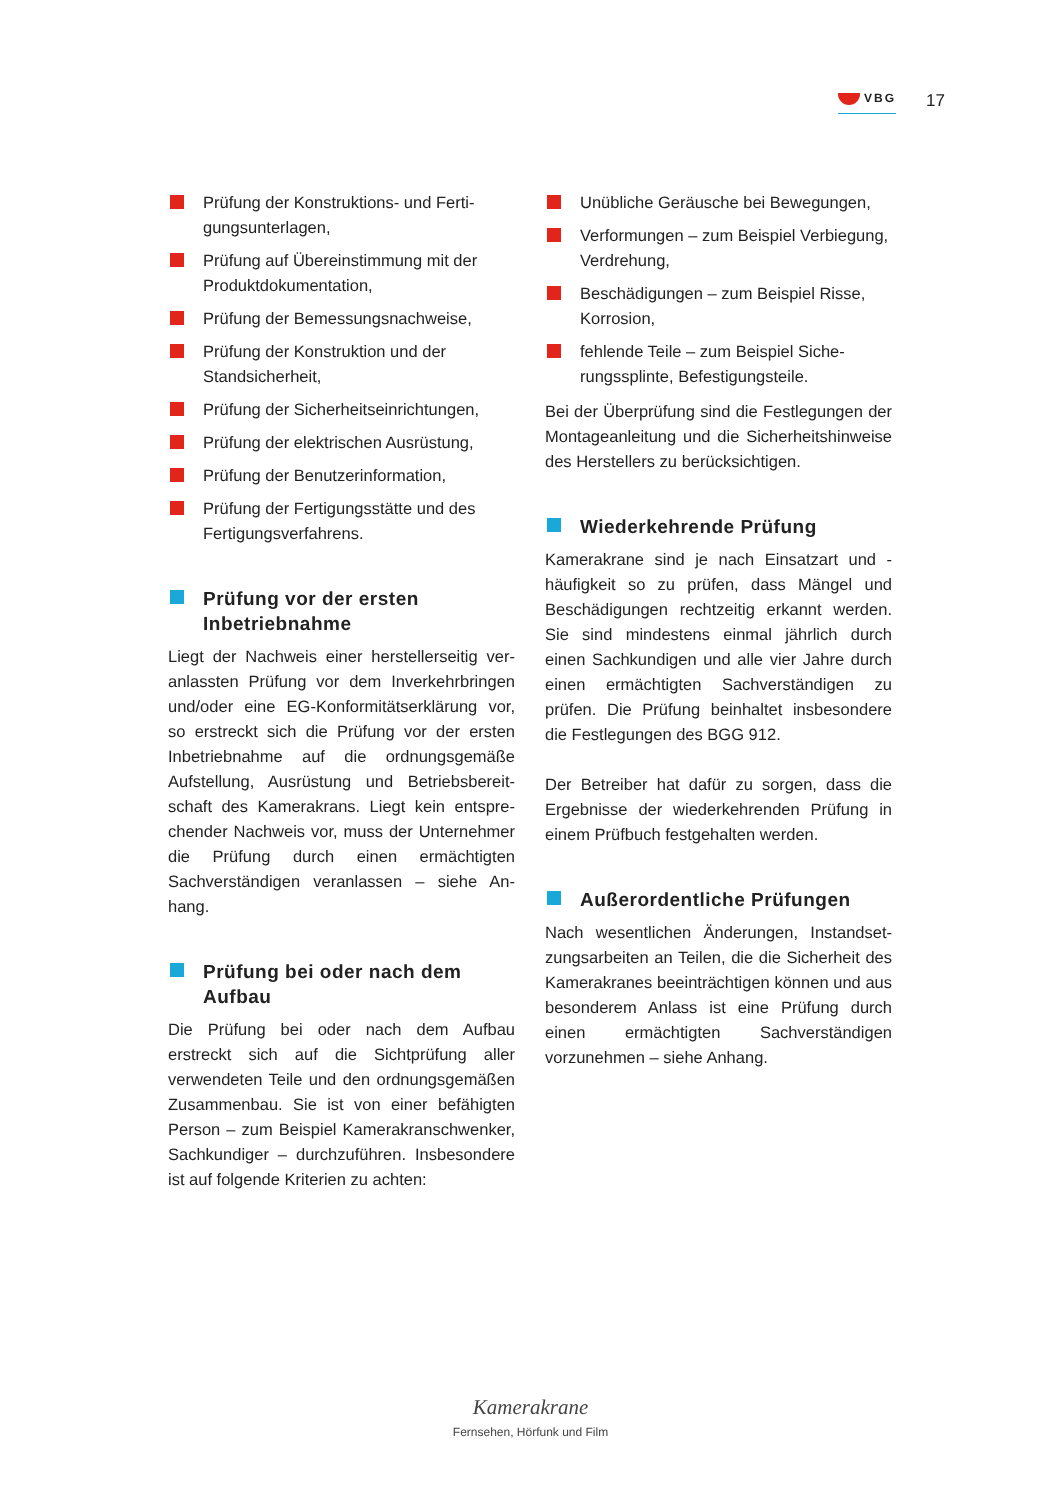VBG
17
Prüfung der Konstruktions- und Ferti­gungsunterlagen,
Prüfung auf Übereinstimmung mit der Produktdokumentation,
Prüfung der Bemessungsnachweise,
Prüfung der Konstruktion und der Standsicherheit,
Prüfung der Sicherheitseinrichtungen,
Prüfung der elektrischen Ausrüstung,
Prüfung der Benutzerinformation,
Prüfung der Fertigungsstätte und des Fertigungsverfahrens.
Prüfung vor der ersten Inbetriebnahme
Liegt der Nachweis einer herstellerseitig ver­anlassten Prüfung vor dem Inverkehrbringen und/oder eine EG-Konformitätserklärung vor, so erstreckt sich die Prüfung vor der ersten Inbetriebnahme auf die ordnungsgemäße Aufstellung, Ausrüstung und Betriebsbereit­schaft des Kamerakrans. Liegt kein entspre­chender Nachweis vor, muss der Unterneh­mer die Prüfung durch einen ermächtigten Sachverständigen veranlassen – siehe An­hang.
Prüfung bei oder nach dem Aufbau
Die Prüfung bei oder nach dem Aufbau erstreckt sich auf die Sichtprüfung aller verwendeten Teile und den ordnungs­gemäßen Zusammenbau. Sie ist von einer befähigten Person – zum Beispiel Kamera­kranschwenker, Sachkundiger – durchzu­führen. Insbesondere ist auf folgende Kriteri­en zu achten:
Unübliche Geräusche bei Bewegungen,
Verformungen – zum Beispiel Verbie­gung, Verdrehung,
Beschädigungen – zum Beispiel Risse, Korrosion,
fehlende Teile – zum Beispiel Siche­rungssplinte, Befestigungsteile.
Bei der Überprüfung sind die Festlegungen der Montageanleitung und die Sicherheits­hinweise des Herstellers zu berücksichtigen.
Wiederkehrende Prüfung
Kamerakrane sind je nach Einsatzart und -häufigkeit so zu prüfen, dass Mängel und Beschädigungen rechtzeitig erkannt werden. Sie sind mindestens einmal jährlich durch einen Sachkundigen und alle vier Jahre durch einen ermächtigten Sachverständigen zu prüfen. Die Prüfung beinhaltet insbesondere die Festlegungen des BGG 912.
Der Betreiber hat dafür zu sorgen, dass die Ergebnisse der wiederkehrenden Prüfung in einem Prüfbuch festgehalten werden.
Außerordentliche Prüfungen
Nach wesentlichen Änderungen, Instandset­zungsarbeiten an Teilen, die die Sicherheit des Kamerakranes beeinträchtigen können und aus besonderem Anlass ist eine Prüfung durch einen ermächtigten Sachverständigen vorzunehmen – siehe Anhang.
Kamerakrane
Fernsehen, Hörfunk und Film